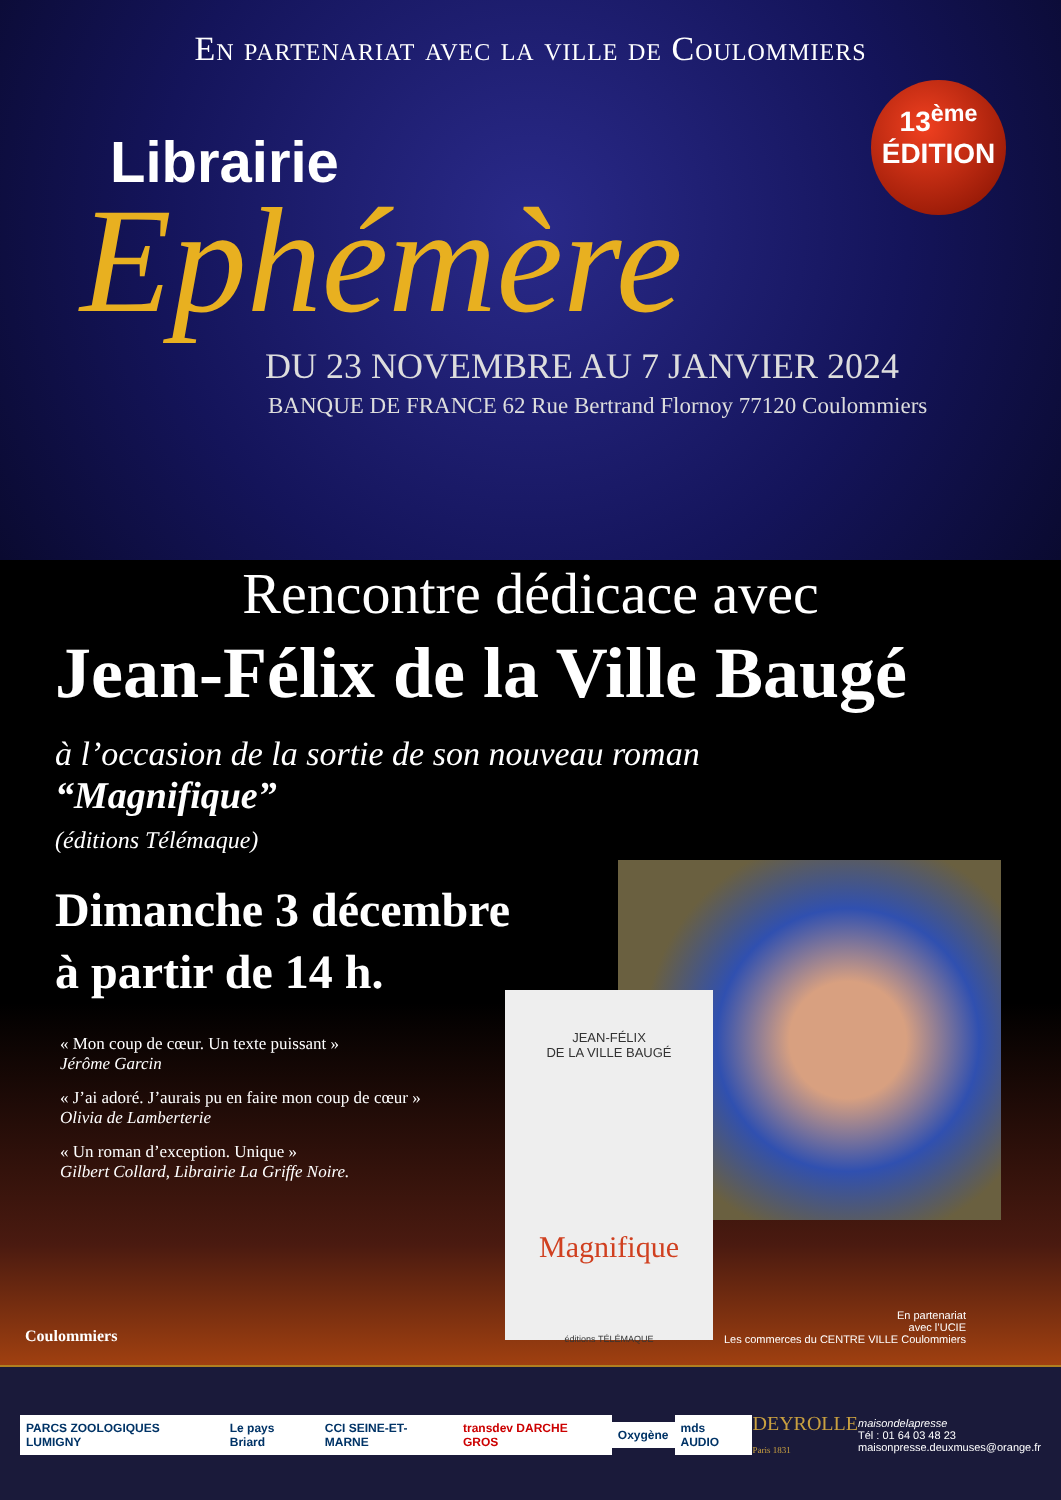En partenariat avec la ville de Coulommiers
13<sup>ème</sup>
ÉDITION
Librairie
Ephémère
DU 23 NOVEMBRE AU 7 JANVIER 2024
BANQUE DE FRANCE 62 Rue Bertrand Flornoy 77120 Coulommiers
Rencontre dédicace avec
Jean-Félix de la Ville Baugé
à l’occasion de la sortie de son nouveau roman
“Magnifique”
(éditions Télémaque)
Dimanche 3 décembre
à partir de 14 h.
« Mon coup de cœur. Un texte puissant »
Jérôme Garcin
« J’ai adoré. J’aurais pu en faire mon coup de cœur »
Olivia de Lamberterie
« Un roman d’exception. Unique »
Gilbert Collard, Librairie La Griffe Noire.
JEAN-FÉLIX
DE LA VILLE BAUGÉ
Magnifique
éditions TÉLÉMAQUE
Coulommiers
En partenariat
avec l’UCIE
Les commerces du CENTRE VILLE Coulommiers
PARCS ZOOLOGIQUES LUMIGNY Le pays Briard CCI SEINE-ET-MARNE transdev DARCHE GROS Oxygène mds AUDIO
DEYROLLE
Paris 1831
maisondelapresse
Tél : 01 64 03 48 23
maisonpresse.deuxmuses@orange.fr